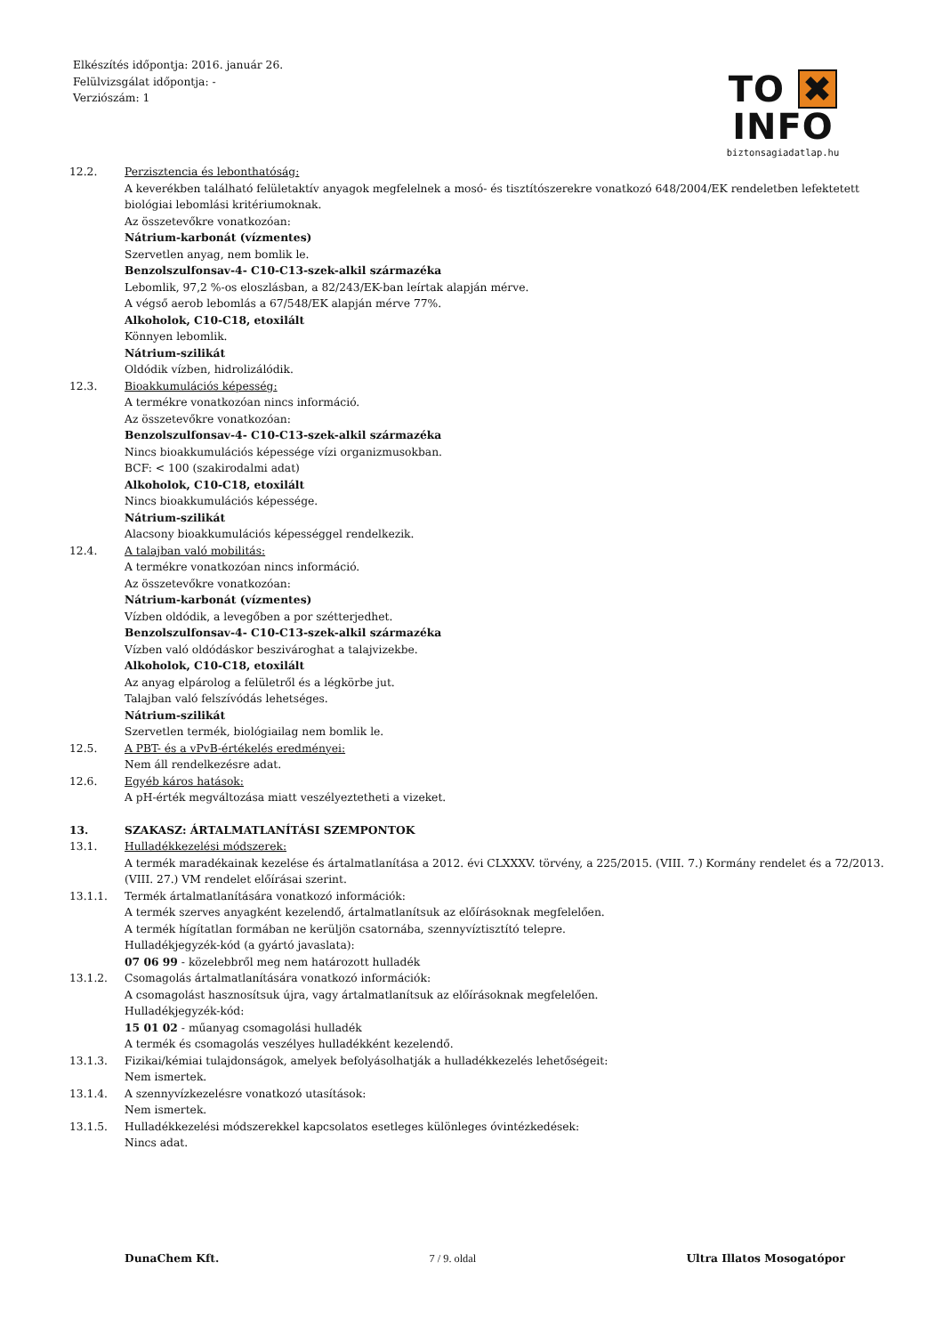Elkészítés időpontja: 2016. január 26.
Felülvizsgálat időpontja: -
Verziószám: 1
TO ✖ INFO
biztonsagiadatlap.hu
12.2. Perzisztencia és lebonthatóság:
A keverékben található felületaktív anyagok megfelelnek a mosó- és tisztítószerekre vonatkozó 648/2004/EK rendeletben lefektetett biológiai lebomlási kritériumoknak.
Az összetevőkre vonatkozóan:
Nátrium-karbonát (vízmentes)
Szervetlen anyag, nem bomlik le.
Benzolszulfonsav-4- C10-C13-szek-alkil származéka
Lebomlik, 97,2 %-os eloszlásban, a 82/243/EK-ban leírtak alapján mérve.
A végső aerob lebomlás a 67/548/EK alapján mérve 77%.
Alkoholok, C10-C18, etoxilált
Könnyen lebomlik.
Nátrium-szilikát
Oldódik vízben, hidrolizálódik.
12.3. Bioakkumulációs képesség:
A termékre vonatkozóan nincs információ.
Az összetevőkre vonatkozóan:
Benzolszulfonsav-4- C10-C13-szek-alkil származéka
Nincs bioakkumulációs képessége vízi organizmusokban.
BCF: < 100 (szakirodalmi adat)
Alkoholok, C10-C18, etoxilált
Nincs bioakkumulációs képessége.
Nátrium-szilikát
Alacsony bioakkumulációs képességgel rendelkezik.
12.4. A talajban való mobilitás:
A termékre vonatkozóan nincs információ.
Az összetevőkre vonatkozóan:
Nátrium-karbonát (vízmentes)
Vízben oldódik, a levegőben a por szétterjedhet.
Benzolszulfonsav-4- C10-C13-szek-alkil származéka
Vízben való oldódáskor beszivároghat a talajvizekbe.
Alkoholok, C10-C18, etoxilált
Az anyag elpárolog a felületről és a légkörbe jut.
Talajban való felszívódás lehetséges.
Nátrium-szilikát
Szervetlen termék, biológiailag nem bomlik le.
12.5. A PBT- és a vPvB-értékelés eredményei:
Nem áll rendelkezésre adat.
12.6. Egyéb káros hatások:
A pH-érték megváltozása miatt veszélyeztetheti a vizeket.
13. SZAKASZ: ÁRTALMATLANÍTÁSI SZEMPONTOK
13.1. Hulladékkezelési módszerek:
A termék maradékainak kezelése és ártalmatlanítása a 2012. évi CLXXXV. törvény, a 225/2015. (VIII. 7.) Kormány rendelet és a 72/2013. (VIII. 27.) VM rendelet előírásai szerint.
13.1.1. Termék ártalmatlanítására vonatkozó információk:
A termék szerves anyagként kezelendő, ártalmatlanítsuk az előírásoknak megfelelően.
A termék hígítatlan formában ne kerüljön csatornába, szennyvíztisztító telepre.
Hulladékjegyzék-kód (a gyártó javaslata):
07 06 99 - közelebbről meg nem határozott hulladék
13.1.2. Csomagolás ártalmatlanítására vonatkozó információk:
A csomagolást hasznosítsuk újra, vagy ártalmatlanítsuk az előírásoknak megfelelően.
Hulladékjegyzék-kód:
15 01 02 - műanyag csomagolási hulladék
A termék és csomagolás veszélyes hulladékként kezelendő.
13.1.3. Fizikai/kémiai tulajdonságok, amelyek befolyásolhatják a hulladékkezelés lehetőségeit:
Nem ismertek.
13.1.4. A szennyvízkezelésre vonatkozó utasítások:
Nem ismertek.
13.1.5. Hulladékkezelési módszerekkel kapcsolatos esetleges különleges óvintézkedések:
Nincs adat.
DunaChem Kft. 7 / 9. oldal Ultra Illatos Mosogatópor